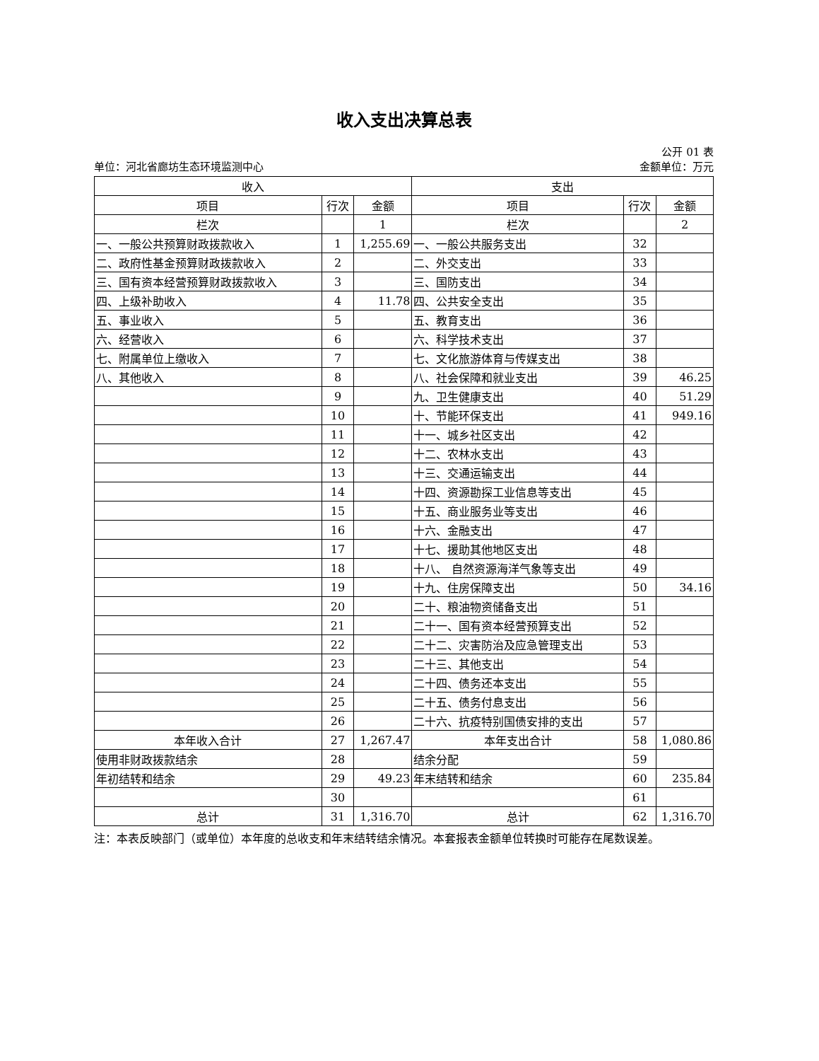收入支出决算总表
公开 01 表
单位：河北省廊坊生态环境监测中心 金额单位：万元
| 收入 | | | 支出 | | |
| --- | --- | --- | --- | --- | --- |
| 项目 | 行次 | 金额 | 项目 | 行次 | 金额 |
| 栏次 | | 1 | 栏次 | | 2 |
| 一、一般公共预算财政拨款收入 | 1 | 1,255.69 | 一、一般公共服务支出 | 32 | |
| 二、政府性基金预算财政拨款收入 | 2 | | 二、外交支出 | 33 | |
| 三、国有资本经营预算财政拨款收入 | 3 | | 三、国防支出 | 34 | |
| 四、上级补助收入 | 4 | 11.78 | 四、公共安全支出 | 35 | |
| 五、事业收入 | 5 | | 五、教育支出 | 36 | |
| 六、经营收入 | 6 | | 六、科学技术支出 | 37 | |
| 七、附属单位上缴收入 | 7 | | 七、文化旅游体育与传媒支出 | 38 | |
| 八、其他收入 | 8 | | 八、社会保障和就业支出 | 39 | 46.25 |
| | 9 | | 九、卫生健康支出 | 40 | 51.29 |
| | 10 | | 十、节能环保支出 | 41 | 949.16 |
| | 11 | | 十一、城乡社区支出 | 42 | |
| | 12 | | 十二、农林水支出 | 43 | |
| | 13 | | 十三、交通运输支出 | 44 | |
| | 14 | | 十四、资源勘探工业信息等支出 | 45 | |
| | 15 | | 十五、商业服务业等支出 | 46 | |
| | 16 | | 十六、金融支出 | 47 | |
| | 17 | | 十七、援助其他地区支出 | 48 | |
| | 18 | | 十八、 自然资源海洋气象等支出 | 49 | |
| | 19 | | 十九、住房保障支出 | 50 | 34.16 |
| | 20 | | 二十、粮油物资储备支出 | 51 | |
| | 21 | | 二十一、国有资本经营预算支出 | 52 | |
| | 22 | | 二十二、灾害防治及应急管理支出 | 53 | |
| | 23 | | 二十三、其他支出 | 54 | |
| | 24 | | 二十四、债务还本支出 | 55 | |
| | 25 | | 二十五、债务付息支出 | 56 | |
| | 26 | | 二十六、抗疫特别国债安排的支出 | 57 | |
| 本年收入合计 | 27 | 1,267.47 | 本年支出合计 | 58 | 1,080.86 |
| 使用非财政拨款结余 | 28 | | 结余分配 | 59 | |
| 年初结转和结余 | 29 | 49.23 | 年末结转和结余 | 60 | 235.84 |
| | 30 | | | 61 | |
| 总计 | 31 | 1,316.70 | 总计 | 62 | 1,316.70 |
注：本表反映部门（或单位）本年度的总收支和年末结转结余情况。本套报表金额单位转换时可能存在尾数误差。